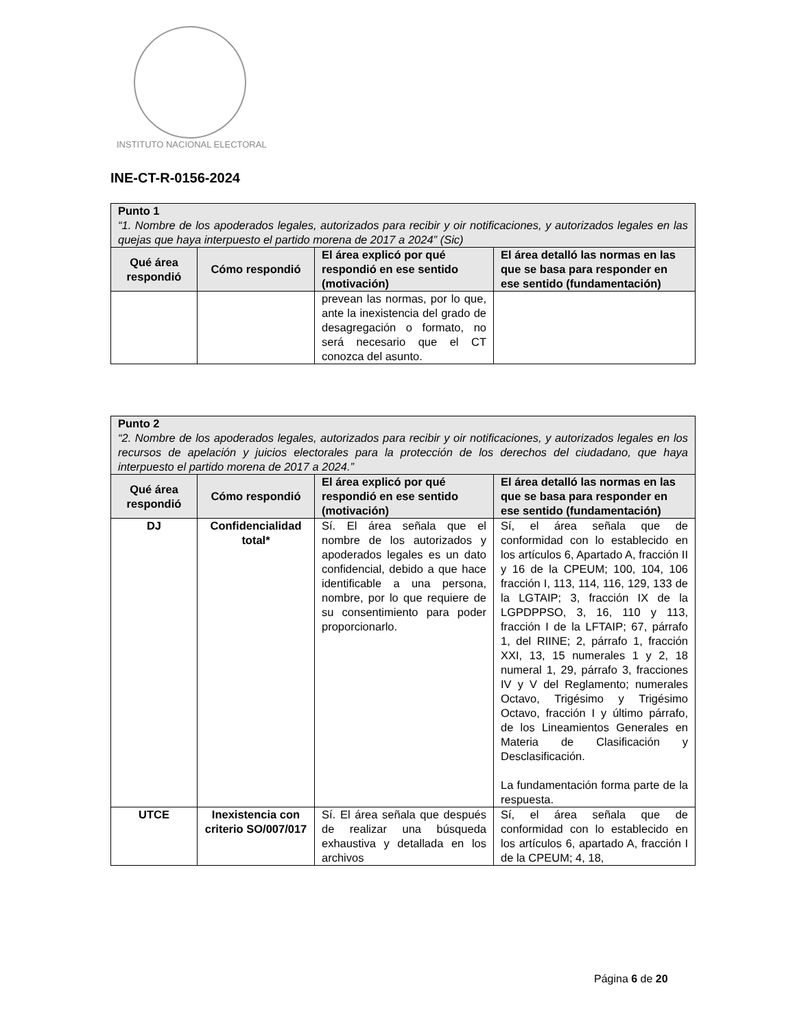INSTITUTO NACIONAL ELECTORAL
INE-CT-R-0156-2024
| Punto 1 “1. Nombre de los apoderados legales, autorizados para recibir y oir notificaciones, y autorizados legales en las quejas que haya interpuesto el partido morena de 2017 a 2024” (Sic) | | | |
| Qué área respondió | Cómo respondió | El área explicó por qué respondió en ese sentido (motivación) | El área detalló las normas en las que se basa para responder en ese sentido (fundamentación) |
| | | prevean las normas, por lo que, ante la inexistencia del grado de desagregación o formato, no será necesario que el CT conozca del asunto. | |
| Punto 2 “2. Nombre de los apoderados legales, autorizados para recibir y oir notificaciones, y autorizados legales en los recursos de apelación y juicios electorales para la protección de los derechos del ciudadano, que haya interpuesto el partido morena de 2017 a 2024.” | | | |
| Qué área respondió | Cómo respondió | El área explicó por qué respondió en ese sentido (motivación) | El área detalló las normas en las que se basa para responder en ese sentido (fundamentación) |
| DJ | Confidencialidad total* | Sí. El área señala que el nombre de los autorizados y apoderados legales es un dato confidencial, debido a que hace identificable a una persona, nombre, por lo que requiere de su consentimiento para poder proporcionarlo. | Sí, el área señala que de conformidad con lo establecido en los artículos 6, Apartado A, fracción II y 16 de la CPEUM; 100, 104, 106 fracción I, 113, 114, 116, 129, 133 de la LGTAIP; 3, fracción IX de la LGPDPPSO, 3, 16, 110 y 113, fracción I de la LFTAIP; 67, párrafo 1, del RIINE; 2, párrafo 1, fracción XXI, 13, 15 numerales 1 y 2, 18 numeral 1, 29, párrafo 3, fracciones IV y V del Reglamento; numerales Octavo, Trigésimo y Trigésimo Octavo, fracción I y último párrafo, de los Lineamientos Generales en Materia de Clasificación y Desclasificación. La fundamentación forma parte de la respuesta. |
| UTCE | Inexistencia con criterio SO/007/017 | Sí. El área señala que después de realizar una búsqueda exhaustiva y detallada en los archivos | Sí, el área señala que de conformidad con lo establecido en los artículos 6, apartado A, fracción I de la CPEUM; 4, 18, |
Página 6 de 20